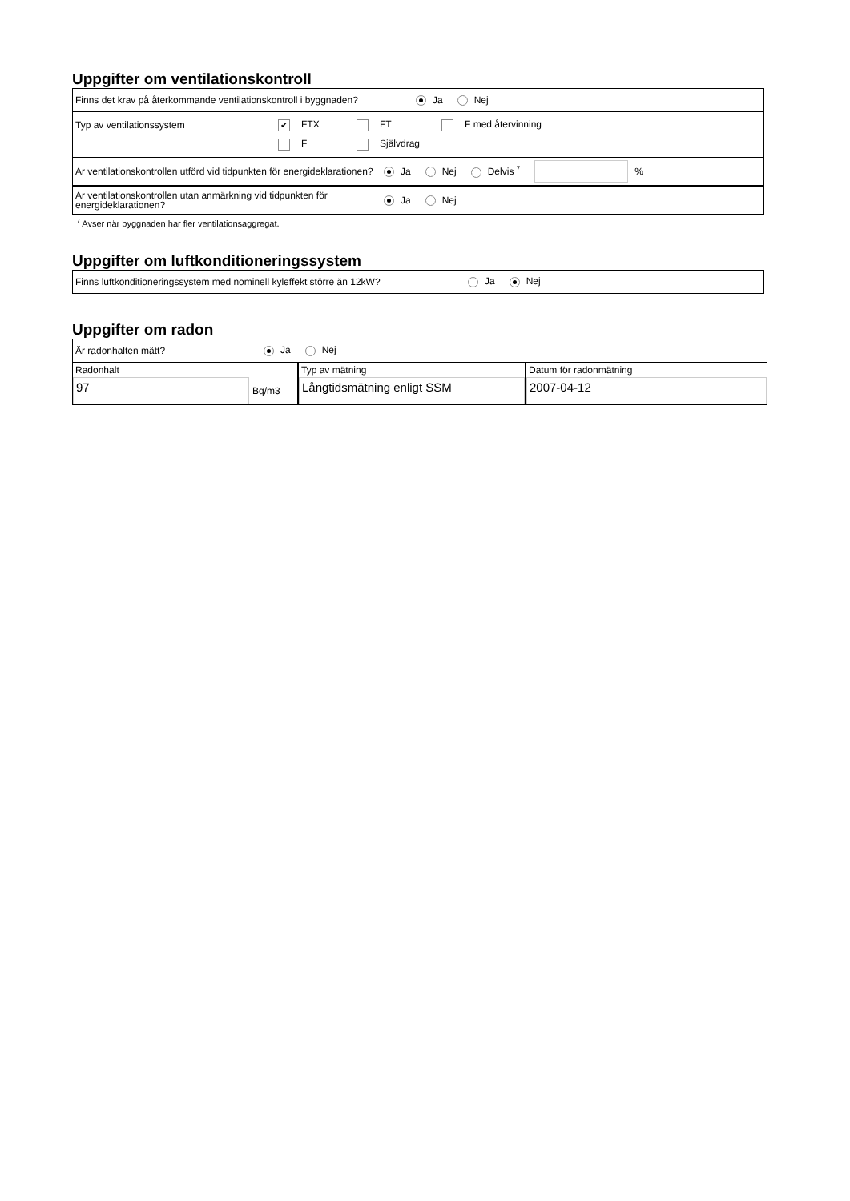Uppgifter om ventilationskontroll
Finns det krav på återkommande ventilationskontroll i byggnaden? Ja Nej
Typ av ventilationssystem ✔ FTX FT F med återvinning
F Självdrag
Är ventilationskontrollen utförd vid tidpunkten för energideklarationen? Ja Nej Delvis <sup>7</sup> %
Är ventilationskontrollen utan anmärkning vid tidpunkten för energideklarationen? Ja Nej
<sup>7</sup> Avser när byggnaden har fler ventilationsaggregat.
Uppgifter om luftkonditioneringssystem
Finns luftkonditioneringssystem med nominell kyleffekt större än 12kW? Ja Nej
Uppgifter om radon
Är radonhalten mätt? Ja Nej
Radonhalt
97
Bq/m3
Typ av mätning
Långtidsmätning enligt SSM
Datum för radonmätning
2007-04-12